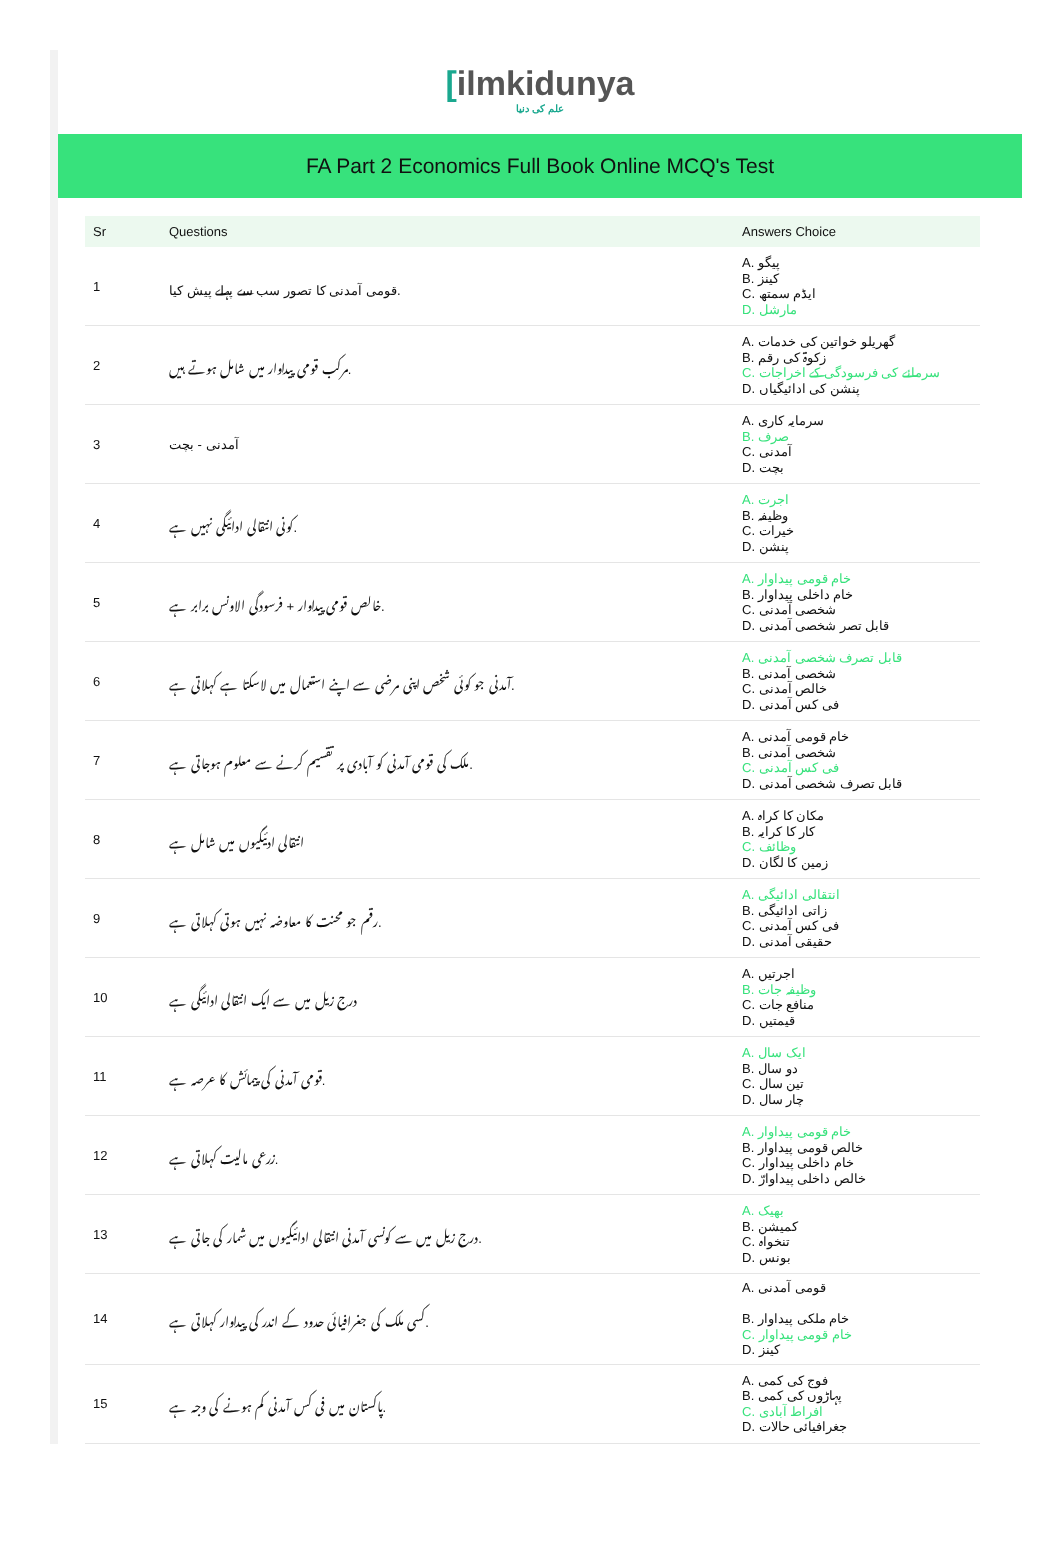[ilmkidunya
علم کی دنیا
FA Part 2 Economics Full Book Online MCQ's Test
| Sr | Questions | Answers Choice |
| --- | --- | --- |
| 1 | قومی آمدنی کا تصور سب سے پہلے پیش کیا. | A. پیگو B. کینز C. ایڈم سمتھ D. مارشل |
| 2 | مرکب قومی پیداوار میں شامل ہوتے ہیں. | A. گھریلو خواتین کی خدمات B. زکوۃ کی رقم C. سرمائے کی فرسودگی کے اخراجات D. پنشن کی ادائیگیاں |
| 3 | آمدنی - بچت | A. سرمایہ کاری B. صرف C. آمدنی D. بچت |
| 4 | کونی انتقالی ادائیگی نہیں ہے. | A. اجرت B. وظیفہ C. خیرات D. پنشن |
| 5 | خالص قومی پیداوار + فرسودگی الاونس برابر ہے. | A. خام قومی پیداوار B. خام داخلی پیداوار C. شخصی آمدنی D. قابل تصر شخصی آمدنی |
| 6 | آمدنی جو کوئی شخص اپنی مرضی سے اپنے استعمال میں لاسکتا ہے کہلاتی ہے. | A. قابل تصرف شخصی آمدنی B. شخصی آمدنی C. خالص آمدنی D. فی کس آمدنی |
| 7 | ملک کی قومی آمدنی کو آبادی پر تقسیم کرنے سے معلوم ہوجاتی ہے. | A. خام قومی آمدنی B. شخصی آمدنی C. فی کس آمدنی D. قابل تصرف شخصی آمدنی |
| 8 | انتقالی ادئیگیوں میں شامل ہے | A. مکان کا کراہ B. کار کا کرایہ C. وظائف D. زمین کا لگان |
| 9 | رقم جو محنت کا معاوضہ نہیں ہوتی کہلاتی ہے. | A. انتقالی ادائیگی B. زاتی ادائیگی C. فی کس آمدنی D. حقیقی آمدنی |
| 10 | درج زیل میں سے ایک انتقالی ادائیگی ہے | A. اجرتیں B. وظیفہ جات C. منافع جات D. قیمتیں |
| 11 | قومی آمدنی کی پیمائش کا عرصہ ہے. | A. ایک سال B. دو سال C. تین سال D. چار سال |
| 12 | زرعی مالیت کہلاتی ہے. | A. خام قومی پیداوار B. خالص قومی پیداوار C. خام داخلی پیداوار D. خالص داخلی پیداوارّ |
| 13 | درج زیل میں سے کونسی آمدنی انتقالی ادائیگیوں میں شمار کی جاتی ہے. | A. بھیک B. کمیشن C. تنخواہ D. بونس |
| 14 | کسی ملک کی جغرافیائی حدود کے اندر کی پیداوار کہلاتی ہے. | A. قومی آمدنی B. خام ملکی پیداوار C. خام قومی پیداوار D. کینز |
| 15 | پاکستان میں فی کس آمدنی کم ہونے کی وجہ ہے. | A. فوج کی کمی B. پہاڑوں کی کمی C. افراط آبادی D. جغرافیائی حالات |